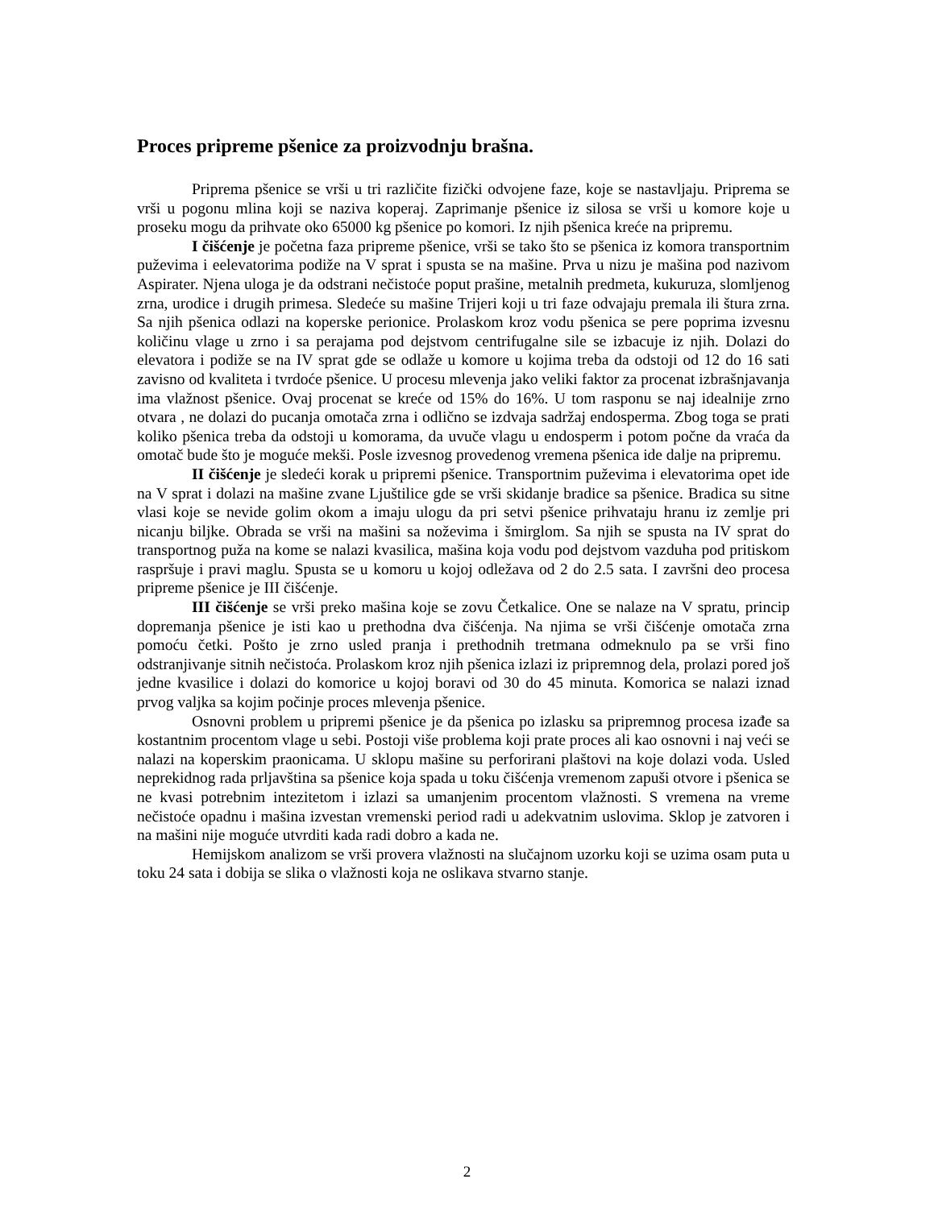Proces pripreme pšenice za proizvodnju brašna.
Priprema pšenice se vrši u tri različite fizički odvojene faze, koje se nastavljaju. Priprema se vrši u pogonu mlina koji se naziva koperaj. Zaprimanje pšenice iz silosa se vrši u komore koje u proseku mogu da prihvate oko 65000 kg pšenice po komori. Iz njih pšenica kreće na pripremu.
I čišćenje je početna faza pripreme pšenice, vrši se tako što se pšenica iz komora transportnim puževima i eelevatorima podiže na V sprat i spusta se na mašine. Prva u nizu je mašina pod nazivom Aspirater. Njena uloga je da odstrani nečistoće poput prašine, metalnih predmeta, kukuruza, slomljenog zrna, urodice i drugih primesa. Sledeće su mašine Trijeri koji u tri faze odvajaju premala ili štura zrna. Sa njih pšenica odlazi na koperske perionice. Prolaskom kroz vodu pšenica se pere poprima izvesnu količinu vlage u zrno i sa perajama pod dejstvom centrifugalne sile se izbacuje iz njih. Dolazi do elevatora i podiže se na IV sprat gde se odlaže u komore u kojima treba da odstoji od 12 do 16 sati zavisno od kvaliteta i tvrdoće pšenice. U procesu mlevenja jako veliki faktor za procenat izbrašnjavanja ima vlažnost pšenice. Ovaj procenat se kreće od 15% do 16%. U tom rasponu se naj idealnije zrno otvara , ne dolazi do pucanja omotača zrna i odlično se izdvaja sadržaj endosperma. Zbog toga se prati koliko pšenica treba da odstoji u komorama, da uvuče vlagu u endosperm i potom počne da vraća da omotač bude što je moguće mekši. Posle izvesnog provedenog vremena pšenica ide dalje na pripremu.
II čišćenje je sledeći korak u pripremi pšenice. Transportnim puževima i elevatorima opet ide na V sprat i dolazi na mašine zvane Ljuštilice gde se vrši skidanje bradice sa pšenice. Bradica su sitne vlasi koje se nevide golim okom a imaju ulogu da pri setvi pšenice prihvataju hranu iz zemlje pri nicanju biljke. Obrada se vrši na mašini sa noževima i šmirglom. Sa njih se spusta na IV sprat do transportnog puža na kome se nalazi kvasilica, mašina koja vodu pod dejstvom vazduha pod pritiskom raspršuje i pravi maglu. Spusta se u komoru u kojoj odležava od 2 do 2.5 sata. I završni deo procesa pripreme pšenice je III čišćenje.
III čišćenje se vrši preko mašina koje se zovu Četkalice. One se nalaze na V spratu, princip dopremanja pšenice je isti kao u prethodna dva čišćenja. Na njima se vrši čišćenje omotača zrna pomoću četki. Pošto je zrno usled pranja i prethodnih tretmana odmeknulo pa se vrši fino odstranjivanje sitnih nečistoća. Prolaskom kroz njih pšenica izlazi iz pripremnog dela, prolazi pored još jedne kvasilice i dolazi do komorice u kojoj boravi od 30 do 45 minuta. Komorica se nalazi iznad prvog valjka sa kojim počinje proces mlevenja pšenice.
Osnovni problem u pripremi pšenice je da pšenica po izlasku sa pripremnog procesa izađe sa kostantnim procentom vlage u sebi. Postoji više problema koji prate proces ali kao osnovni i naj veći se nalazi na koperskim praonicama. U sklopu mašine su perforirani plaštovi na koje dolazi voda. Usled neprekidnog rada prljavština sa pšenice koja spada u toku čišćenja vremenom zapuši otvore i pšenica se ne kvasi potrebnim intezitetom i izlazi sa umanjenim procentom vlažnosti. S vremena na vreme nečistoće opadnu i mašina izvestan vremenski period radi u adekvatnim uslovima. Sklop je zatvoren i na mašini nije moguće utvrditi kada radi dobro a kada ne.
Hemijskom analizom se vrši provera vlažnosti na slučajnom uzorku koji se uzima osam puta u toku 24 sata i dobija se slika o vlažnosti koja ne oslikava stvarno stanje.
2